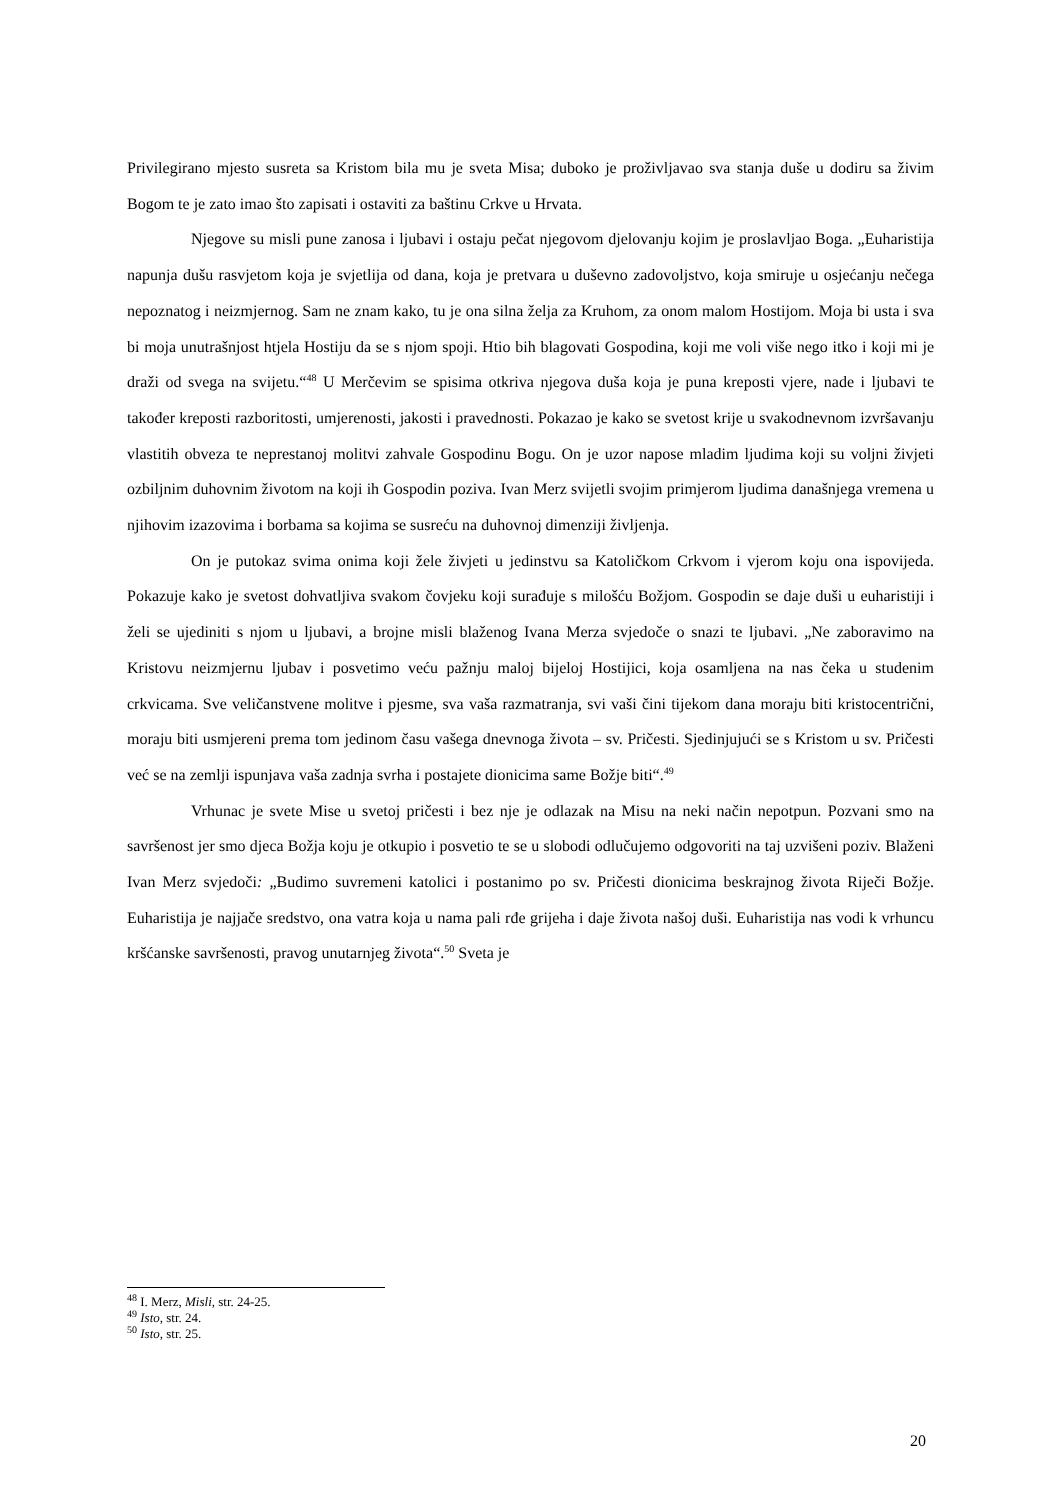Privilegirano mjesto susreta sa Kristom bila mu je sveta Misa; duboko je proživljavao sva stanja duše u dodiru sa živim Bogom te je zato imao što zapisati i ostaviti za baštinu Crkve u Hrvata.
Njegove su misli pune zanosa i ljubavi i ostaju pečat njegovom djelovanju kojim je proslavljao Boga. „Euharistija napunja dušu rasvjetom koja je svjetlija od dana, koja je pretvara u duševno zadovoljstvo, koja smiruje u osjećanju nečega nepoznatog i neizmjernog. Sam ne znam kako, tu je ona silna želja za Kruhom, za onom malom Hostijom. Moja bi usta i sva bi moja unutrašnjost htjela Hostiju da se s njom spoji. Htio bih blagovati Gospodina, koji me voli više nego itko i koji mi je draži od svega na svijetu.“<sup>48</sup> U Merčevim se spisima otkriva njegova duša koja je puna kreposti vjere, nade i ljubavi te također kreposti razboritosti, umjerenosti, jakosti i pravednosti. Pokazao je kako se svetost krije u svakodnevnom izvršavanju vlastitih obveza te neprestanoj molitvi zahvale Gospodinu Bogu. On je uzor napose mladim ljudima koji su voljni živjeti ozbiljnim duhovnim životom na koji ih Gospodin poziva. Ivan Merz svijetli svojim primjerom ljudima današnjega vremena u njihovim izazovima i borbama sa kojima se susreću na duhovnoj dimenziji življenja.
On je putokaz svima onima koji žele živjeti u jedinstvu sa Katoličkom Crkvom i vjerom koju ona ispovijeda. Pokazuje kako je svetost dohvatljiva svakom čovjeku koji surađuje s milošću Božjom. Gospodin se daje duši u euharistiji i želi se ujediniti s njom u ljubavi, a brojne misli blaženog Ivana Merza svjedoče o snazi te ljubavi. „Ne zaboravimo na Kristovu neizmjernu ljubav i posvetimo veću pažnju maloj bijeloj Hostijici, koja osamljena na nas čeka u studenim crkvicama. Sve veličanstvene molitve i pjesme, sva vaša razmatranja, svi vaši čini tijekom dana moraju biti kristocentrični, moraju biti usmjereni prema tom jedinom času vašega dnevnoga života – sv. Pričesti. Sjedinjujući se s Kristom u sv. Pričesti već se na zemlji ispunjava vaša zadnja svrha i postajete dionicima same Božje biti“.<sup>49</sup>
Vrhunac je svete Mise u svetoj pričesti i bez nje je odlazak na Misu na neki način nepotpun. Pozvani smo na savršenost jer smo djeca Božja koju je otkupio i posvetio te se u slobodi odlučujemo odgovoriti na taj uzvišeni poziv. Blaženi Ivan Merz svjedoči: „Budimo suvremeni katolici i postanimo po sv. Pričesti dionicima beskrajnog života Riječi Božje. Euharistija je najjače sredstvo, ona vatra koja u nama pali rđe grijeha i daje života našoj duši. Euharistija nas vodi k vrhuncu kršćanske savršenosti, pravog unutarnjeg života“.<sup>50</sup> Sveta je
<sup>48</sup> I. Merz, Misli, str. 24-25.
<sup>49</sup> Isto, str. 24.
<sup>50</sup> Isto, str. 25.
20